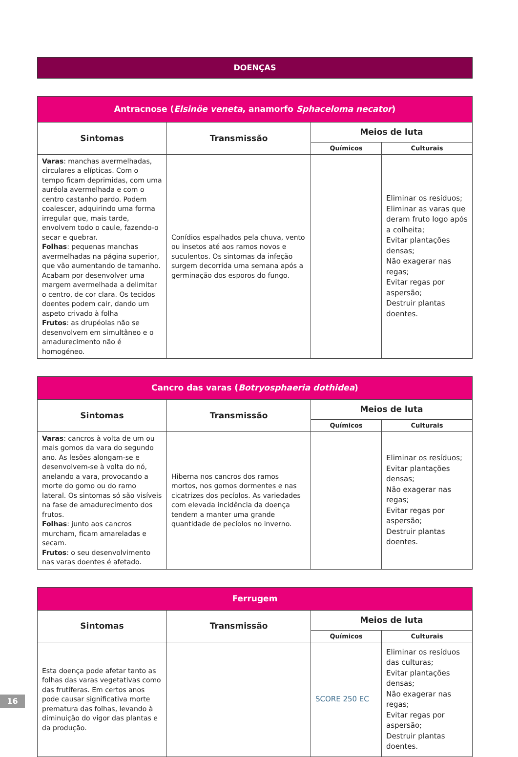DOENÇAS
| Antracnose ( Elsinöe veneta , anamorfo Sphaceloma necator ) | | | |
| Sintomas | Transmissão | Meios de luta | |
| | | Químicos | Culturais |
| Varas : manchas avermelhadas, circulares a elípticas. Com o tempo ficam deprimidas, com uma auréola avermelhada e com o centro castanho pardo. Podem coalescer, adquirindo uma forma irregular que, mais tarde, envolvem todo o caule, fazendo-o secar e quebrar. Folhas : pequenas manchas avermelhadas na página superior, que vão aumentando de tamanho. Acabam por desenvolver uma margem avermelhada a delimitar o centro, de cor clara. Os tecidos doentes podem cair, dando um aspeto crivado à folha Frutos : as drupéolas não se desenvolvem em simultâneo e o amadurecimento não é homogéneo. | Conídios espalhados pela chuva, vento ou insetos até aos ramos novos e suculentos. Os sintomas da infeção surgem decorrida uma semana após a germinação dos esporos do fungo. | | Eliminar os resíduos; Eliminar as varas que deram fruto logo após a colheita; Evitar plantações densas; Não exagerar nas regas; Evitar regas por aspersão; Destruir plantas doentes. |
| Cancro das varas ( Botryosphaeria dothidea ) | | | |
| Sintomas | Transmissão | Meios de luta | |
| | | Químicos | Culturais |
| Varas : cancros à volta de um ou mais gomos da vara do segundo ano. As lesões alongam-se e desenvolvem-se à volta do nó, anelando a vara, provocando a morte do gomo ou do ramo lateral. Os sintomas só são visíveis na fase de amadurecimento dos frutos. Folhas : junto aos cancros murcham, ficam amareladas e secam. Frutos : o seu desenvolvimento nas varas doentes é afetado. | Hiberna nos cancros dos ramos mortos, nos gomos dormentes e nas cicatrizes dos pecíolos. As variedades com elevada incidência da doença tendem a manter uma grande quantidade de pecíolos no inverno. | | Eliminar os resíduos; Evitar plantações densas; Não exagerar nas regas; Evitar regas por aspersão; Destruir plantas doentes. |
| Ferrugem | | | |
| Sintomas | Transmissão | Meios de luta | |
| | | Químicos | Culturais |
| Esta doença pode afetar tanto as folhas das varas vegetativas como das frutíferas. Em certos anos pode causar significativa morte prematura das folhas, levando à diminuição do vigor das plantas e da produção. | | SCORE 250 EC | Eliminar os resíduos das culturas; Evitar plantações densas; Não exagerar nas regas; Evitar regas por aspersão; Destruir plantas doentes. |
16